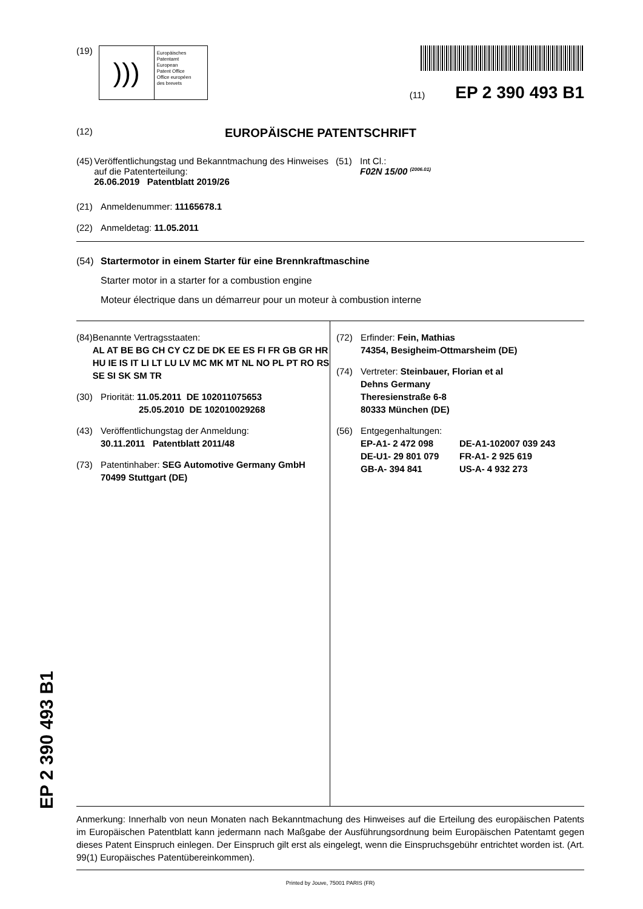EP 2 390 493 B1
(19)
)))
Europäisches
Patentamt
European
Patent Office
Office européen
des brevets
(11) EP 2 390 493 B1
(12) EUROPÄISCHE PATENTSCHRIFT
(45) Veröffentlichungstag und Bekanntmachung des Hinweises auf die Patenterteilung:
26.06.2019 Patentblatt 2019/26
(51) Int Cl.:
F02N 15/00 <sup>(2006.01)</sup>
(21) Anmeldenummer: 11165678.1
(22) Anmeldetag: 11.05.2011
(54) Startermotor in einem Starter für eine Brennkraftmaschine
Starter motor in a starter for a combustion engine
Moteur électrique dans un démarreur pour un moteur à combustion interne
(84) Benannte Vertragsstaaten:
AL AT BE BG CH CY CZ DE DK EE ES FI FR GB GR HR HU IE IS IT LI LT LU LV MC MK MT NL NO PL PT RO RS SE SI SK SM TR
(30) Priorität: 11.05.2011 DE 102011075653
25.05.2010 DE 102010029268
(43) Veröffentlichungstag der Anmeldung:
30.11.2011 Patentblatt 2011/48
(73) Patentinhaber: SEG Automotive Germany GmbH
70499 Stuttgart (DE)
(72) Erfinder: Fein, Mathias
74354, Besigheim-Ottmarsheim (DE)
(74) Vertreter: Steinbauer, Florian et al
Dehns Germany
Theresienstraße 6-8
80333 München (DE)
(56) Entgegenhaltungen:
EP-A1- 2 472 098 DE-A1-102007 039 243
DE-U1- 29 801 079 FR-A1- 2 925 619
GB-A- 394 841 US-A- 4 932 273
Anmerkung: Innerhalb von neun Monaten nach Bekanntmachung des Hinweises auf die Erteilung des europäischen Patents im Europäischen Patentblatt kann jedermann nach Maßgabe der Ausführungsordnung beim Europäischen Patentamt gegen dieses Patent Einspruch einlegen. Der Einspruch gilt erst als eingelegt, wenn die Einspruchsgebühr entrichtet worden ist. (Art. 99(1) Europäisches Patentübereinkommen).
Printed by Jouve, 75001 PARIS (FR)